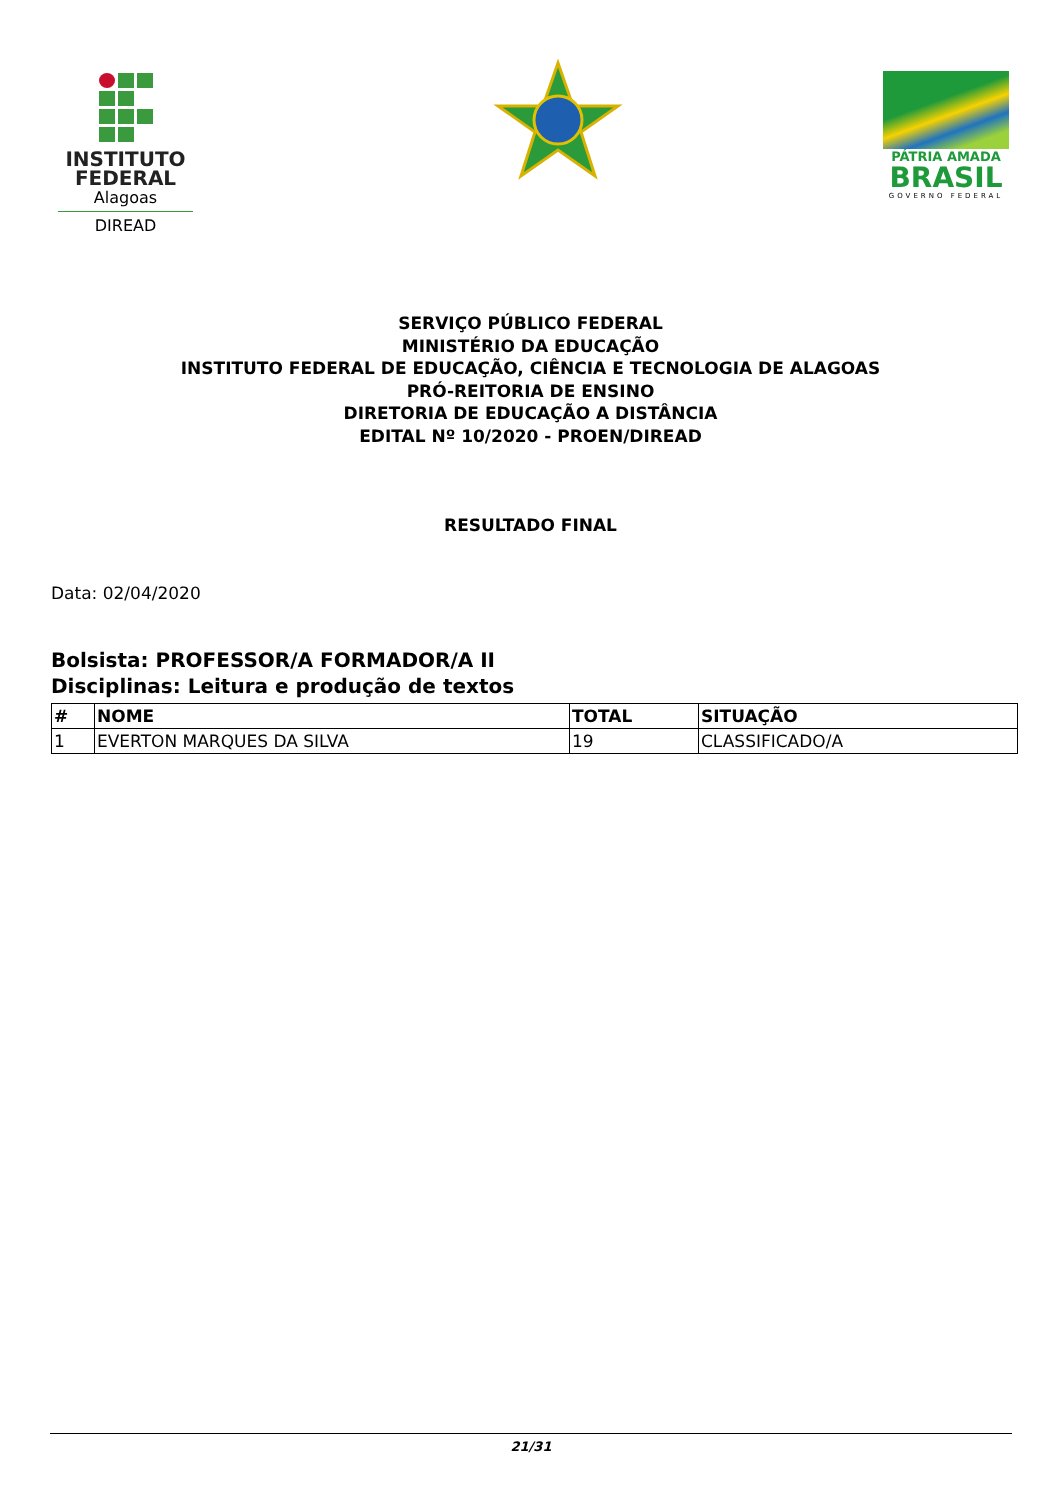INSTITUTO
FEDERAL
Alagoas
DIREAD
PÁTRIA AMADA
BRASIL
GOVERNO FEDERAL
SERVIÇO PÚBLICO FEDERAL
MINISTÉRIO DA EDUCAÇÃO
INSTITUTO FEDERAL DE EDUCAÇÃO, CIÊNCIA E TECNOLOGIA DE ALAGOAS
PRÓ-REITORIA DE ENSINO
DIRETORIA DE EDUCAÇÃO A DISTÂNCIA
EDITAL Nº 10/2020 - PROEN/DIREAD
RESULTADO FINAL
Data: 02/04/2020
Bolsista: PROFESSOR/A FORMADOR/A II
Disciplinas: Leitura e produção de textos
| # | NOME | TOTAL | SITUAÇÃO |
| --- | --- | --- | --- |
| 1 | EVERTON MARQUES DA SILVA | 19 | CLASSIFICADO/A |
21/31